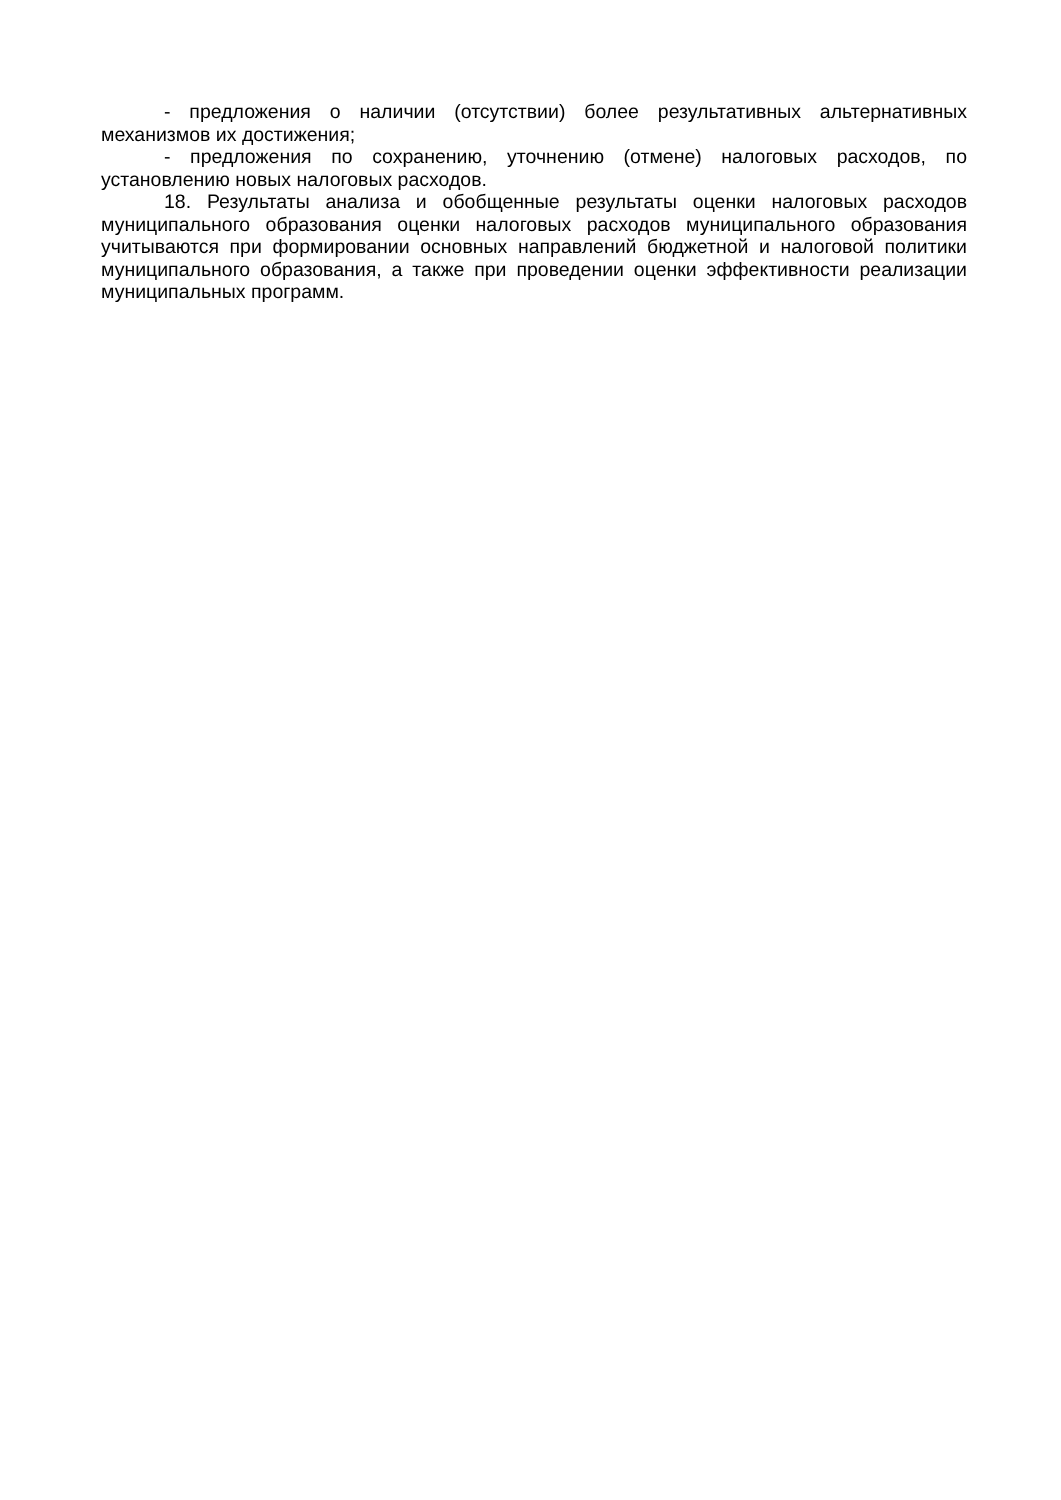- предложения о наличии (отсутствии) более результативных альтернативных механизмов их достижения;
- предложения по сохранению, уточнению (отмене) налоговых расходов, по установлению новых налоговых расходов.
18. Результаты анализа и обобщенные результаты оценки налоговых расходов муниципального образования оценки налоговых расходов муниципального образования учитываются при формировании основных направлений бюджетной и налоговой политики муниципального образования, а также при проведении оценки эффективности реализации муниципальных программ.